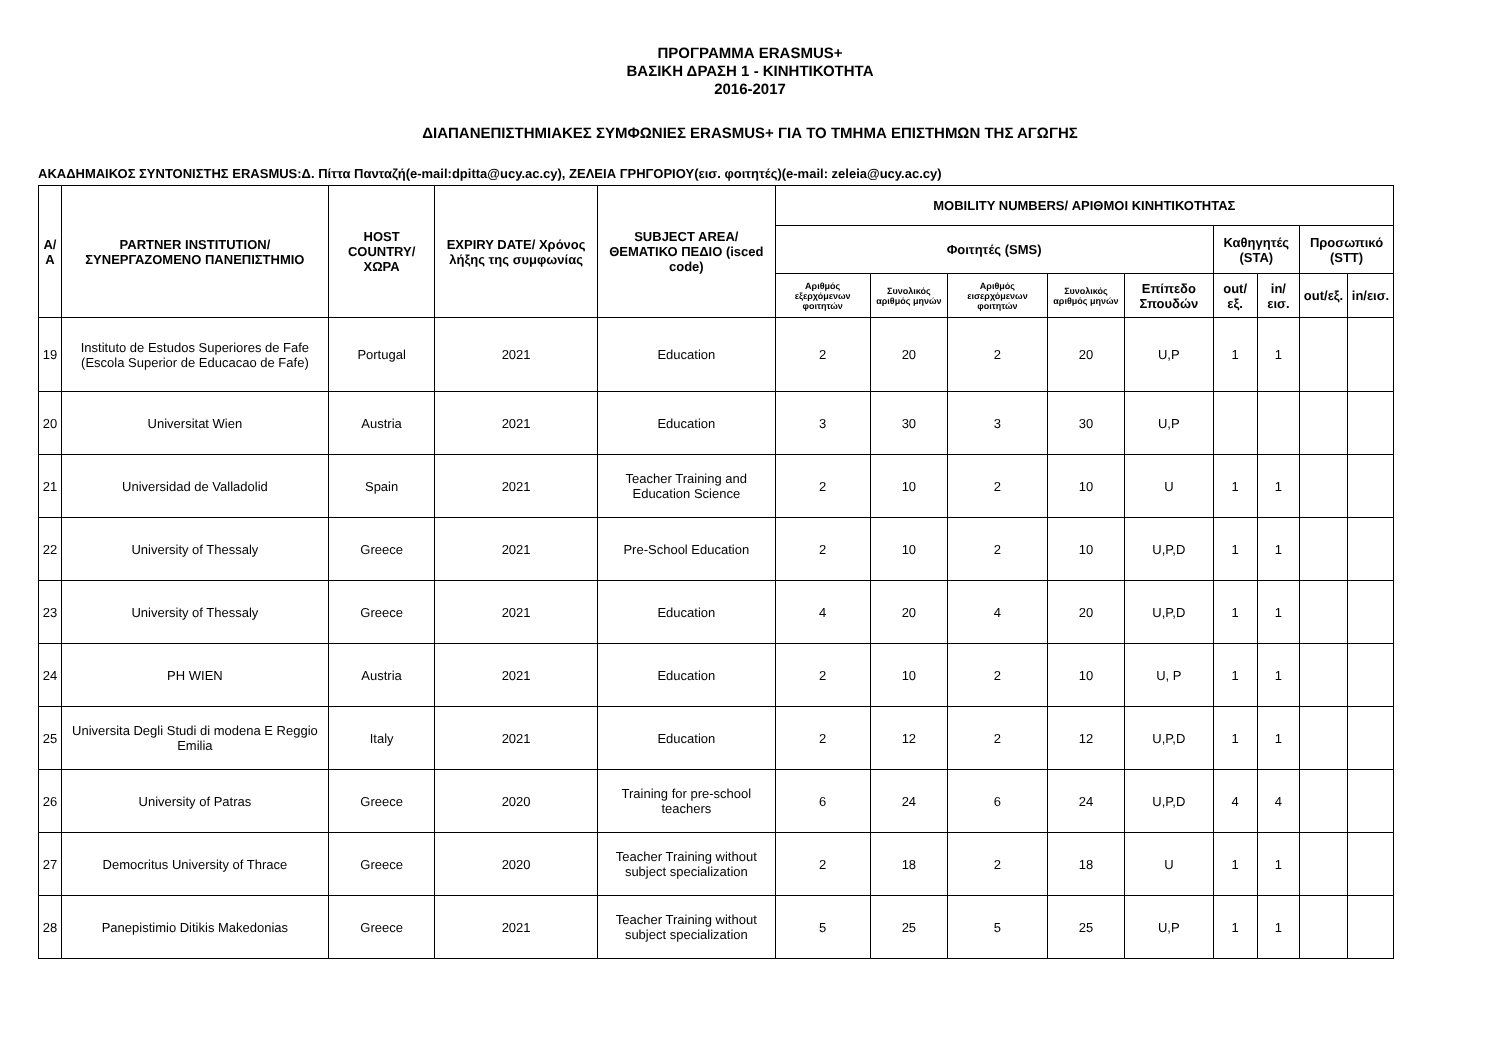ΠΡΟΓΡΑΜΜΑ ERASMUS+
ΒΑΣΙΚΗ ΔΡΑΣΗ 1 - ΚΙΝΗΤΙΚΟΤΗΤΑ
2016-2017
ΔΙΑΠΑΝΕΠΙΣΤΗΜΙΑΚΕΣ ΣΥΜΦΩΝΙΕΣ ERASMUS+ ΓΙΑ ΤΟ ΤΜΗΜΑ ΕΠΙΣΤΗΜΩΝ ΤΗΣ ΑΓΩΓΗΣ
ΑΚΑΔΗΜΑΙΚΟΣ ΣΥΝΤΟΝΙΣΤΗΣ ERASMUS:Δ. Πίττα Πανταζή(e-mail:dpitta@ucy.ac.cy), ΖΕΛΕΙΑ ΓΡΗΓΟΡΙΟΥ(εισ. φοιτητές)(e-mail: zeleia@ucy.ac.cy)
| Α/Α | PARTNER INSTITUTION/ ΣΥΝΕΡΓΑΖΟΜΕΝΟ ΠΑΝΕΠΙΣΤΗΜΙΟ | HOST COUNTRY/ ΧΩΡΑ | EXPIRY DATE/ Χρόνος λήξης της συμφωνίας | SUBJECT AREA/ ΘΕΜΑΤΙΚΟ ΠΕΔΙΟ (isced code) | MOBILITY NUMBERS/ ΑΡΙΘΜΟΙ ΚΙΝΗΤΙΚΟΤΗΤΑΣ | | | | | | | | |
| --- | --- | --- | --- | --- | --- | --- | --- | --- | --- | --- | --- | --- | --- |
| | | | | | Φοιτητές (SMS) | | | | | Καθηγητές (STA) | | Προσωπικό (STT) | |
| | | | | | Αριθμός εξερχόμενων φοιτητών | Συνολικός αριθμός μηνών | Αριθμός εισερχόμενων φοιτητών | Συνολικός αριθμός μηνών | Επίπεδο Σπουδών | out/εξ. | in/εισ. | out/εξ. | in/εισ. |
| 19 | Instituto de Estudos Superiores de Fafe (Escola Superior de Educacao de Fafe) | Portugal | 2021 | Education | 2 | 20 | 2 | 20 | U,P | 1 | 1 | | |
| 20 | Universitat Wien | Austria | 2021 | Education | 3 | 30 | 3 | 30 | U,P | | | | |
| 21 | Universidad de Valladolid | Spain | 2021 | Teacher Training and Education Science | 2 | 10 | 2 | 10 | U | 1 | 1 | | |
| 22 | University of Thessaly | Greece | 2021 | Pre-School Education | 2 | 10 | 2 | 10 | U,P,D | 1 | 1 | | |
| 23 | University of Thessaly | Greece | 2021 | Education | 4 | 20 | 4 | 20 | U,P,D | 1 | 1 | | |
| 24 | PH WIEN | Austria | 2021 | Education | 2 | 10 | 2 | 10 | U, P | 1 | 1 | | |
| 25 | Universita Degli Studi di modena E Reggio Emilia | Italy | 2021 | Education | 2 | 12 | 2 | 12 | U,P,D | 1 | 1 | | |
| 26 | University of Patras | Greece | 2020 | Training for pre-school teachers | 6 | 24 | 6 | 24 | U,P,D | 4 | 4 | | |
| 27 | Democritus University of Thrace | Greece | 2020 | Teacher Training without subject specialization | 2 | 18 | 2 | 18 | U | 1 | 1 | | |
| 28 | Panepistimio Ditikis Makedonias | Greece | 2021 | Teacher Training without subject specialization | 5 | 25 | 5 | 25 | U,P | 1 | 1 | | |